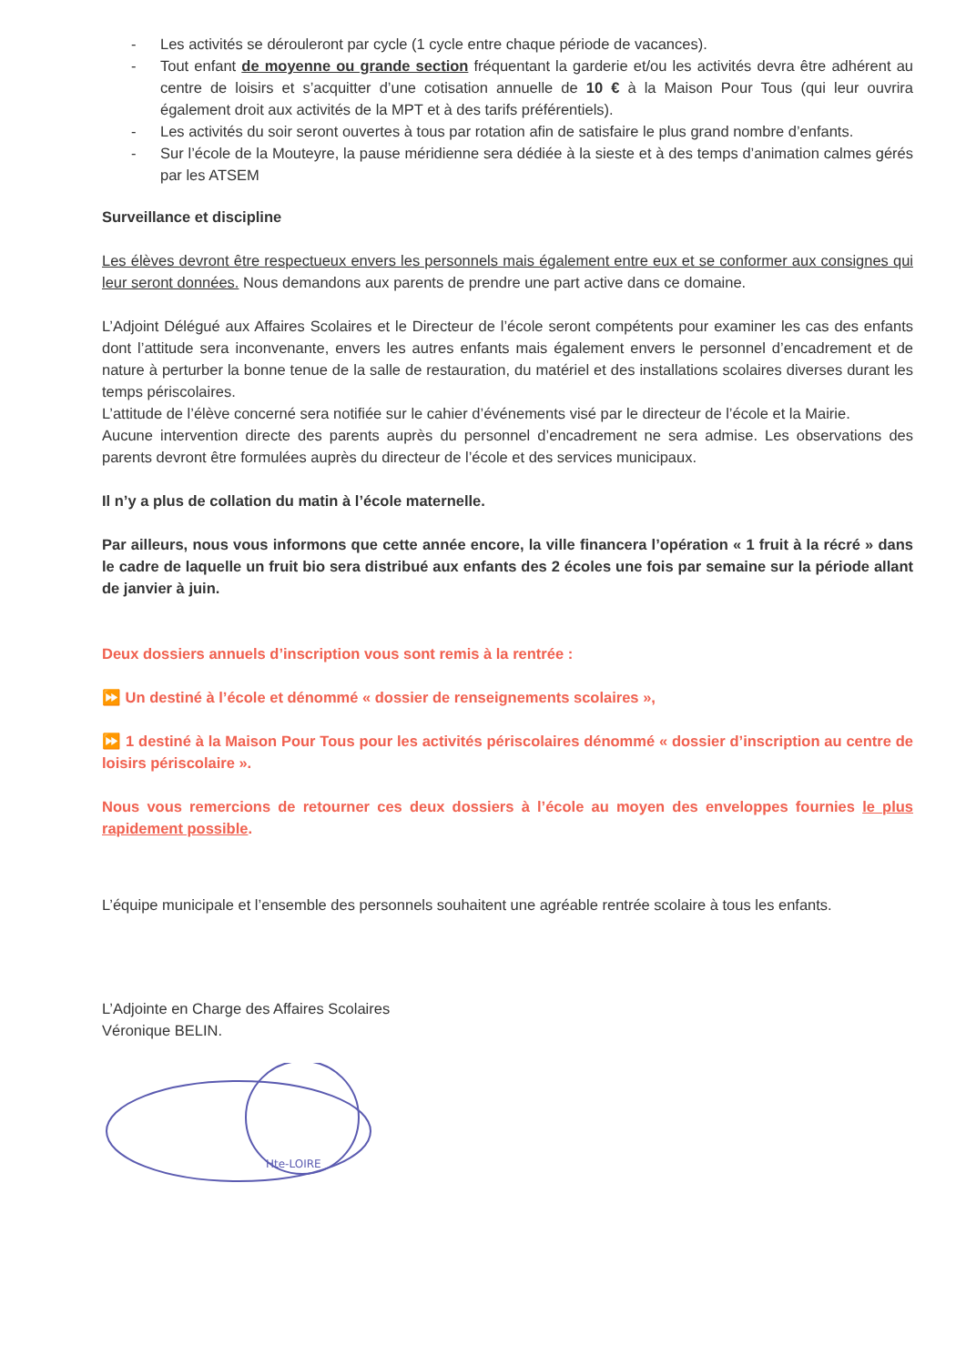- Les activités se dérouleront par cycle (1 cycle entre chaque période de vacances).
- Tout enfant de moyenne ou grande section fréquentant la garderie et/ou les activités devra être adhérent au centre de loisirs et s’acquitter d’une cotisation annuelle de 10 € à la Maison Pour Tous (qui leur ouvrira également droit aux activités de la MPT et à des tarifs préférentiels).
- Les activités du soir seront ouvertes à tous par rotation afin de satisfaire le plus grand nombre d’enfants.
- Sur l’école de la Mouteyre, la pause méridienne sera dédiée à la sieste et à des temps d’animation calmes gérés par les ATSEM
Surveillance et discipline
Les élèves devront être respectueux envers les personnels mais également entre eux et se conformer aux consignes qui leur seront données. Nous demandons aux parents de prendre une part active dans ce domaine.
L’Adjoint Délégué aux Affaires Scolaires et le Directeur de l’école seront compétents pour examiner les cas des enfants dont l’attitude sera inconvenante, envers les autres enfants mais également envers le personnel d’encadrement et de nature à perturber la bonne tenue de la salle de restauration, du matériel et des installations scolaires diverses durant les temps périscolaires.
L’attitude de l’élève concerné sera notifiée sur le cahier d’événements visé par le directeur de l’école et la Mairie.
Aucune intervention directe des parents auprès du personnel d’encadrement ne sera admise. Les observations des parents devront être formulées auprès du directeur de l’école et des services municipaux.
Il n’y a plus de collation du matin à l’école maternelle.
Par ailleurs, nous vous informons que cette année encore, la ville financera l’opération « 1 fruit à la récré » dans le cadre de laquelle un fruit bio sera distribué aux enfants des 2 écoles une fois par semaine sur la période allant de janvier à juin.
Deux dossiers annuels d’inscription vous sont remis à la rentrée :
⏩ Un destiné à l’école et dénommé « dossier de renseignements scolaires »,
⏩ 1 destiné à la Maison Pour Tous pour les activités périscolaires dénommé « dossier d’inscription au centre de loisirs périscolaire ».
Nous vous remercions de retourner ces deux dossiers à l’école au moyen des enveloppes fournies le plus rapidement possible.
L’équipe municipale et l’ensemble des personnels souhaitent une agréable rentrée scolaire à tous les enfants.
L’Adjointe en Charge des Affaires Scolaires
Véronique BELIN.
Hte-LOIRE